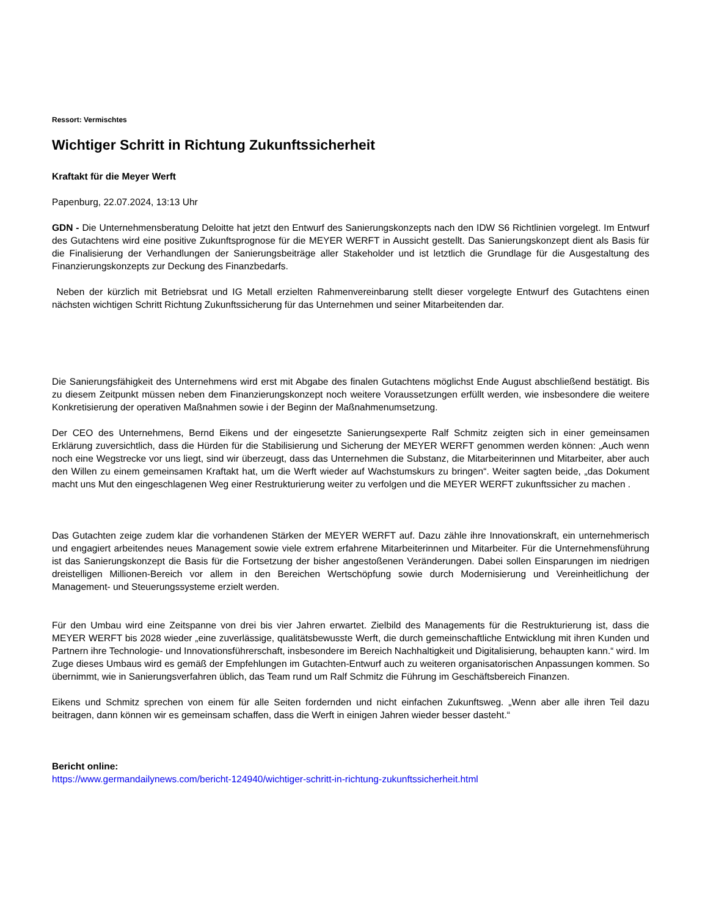Ressort: Vermischtes
Wichtiger Schritt in Richtung Zukunftssicherheit
Kraftakt für die Meyer Werft
Papenburg, 22.07.2024, 13:13 Uhr
GDN - Die Unternehmensberatung Deloitte hat jetzt den Entwurf des Sanierungskonzepts nach den IDW S6 Richtlinien vorgelegt. Im Entwurf des Gutachtens wird eine positive Zukunftsprognose für die MEYER WERFT in Aussicht gestellt. Das Sanierungskonzept dient als Basis für die Finalisierung der Verhandlungen der Sanierungsbeiträge aller Stakeholder und ist letztlich die Grundlage für die Ausgestaltung des Finanzierungskonzepts zur Deckung des Finanzbedarfs.
Neben der kürzlich mit Betriebsrat und IG Metall erzielten Rahmenvereinbarung stellt dieser vorgelegte Entwurf des Gutachtens einen nächsten wichtigen Schritt Richtung Zukunftssicherung für das Unternehmen und seiner Mitarbeitenden dar.
Die Sanierungsfähigkeit des Unternehmens wird erst mit Abgabe des finalen Gutachtens möglichst Ende August abschließend bestätigt. Bis zu diesem Zeitpunkt müssen neben dem Finanzierungskonzept noch weitere Voraussetzungen erfüllt werden, wie insbesondere die weitere Konkretisierung der operativen Maßnahmen sowie i der Beginn der Maßnahmenumsetzung.
Der CEO des Unternehmens, Bernd Eikens und der eingesetzte Sanierungsexperte Ralf Schmitz zeigten sich in einer gemeinsamen Erklärung zuversichtlich, dass die Hürden für die Stabilisierung und Sicherung der MEYER WERFT genommen werden können: „Auch wenn noch eine Wegstrecke vor uns liegt, sind wir überzeugt, dass das Unternehmen die Substanz, die Mitarbeiterinnen und Mitarbeiter, aber auch den Willen zu einem gemeinsamen Kraftakt hat, um die Werft wieder auf Wachstumskurs zu bringen“. Weiter sagten beide, „das Dokument macht uns Mut den eingeschlagenen Weg einer Restrukturierung weiter zu verfolgen und die MEYER WERFT zukunftssicher zu machen .
Das Gutachten zeige zudem klar die vorhandenen Stärken der MEYER WERFT auf. Dazu zähle ihre Innovationskraft, ein unternehmerisch und engagiert arbeitendes neues Management sowie viele extrem erfahrene Mitarbeiterinnen und Mitarbeiter. Für die Unternehmensführung ist das Sanierungskonzept die Basis für die Fortsetzung der bisher angestoßenen Veränderungen. Dabei sollen Einsparungen im niedrigen dreistelligen Millionen-Bereich vor allem in den Bereichen Wertschöpfung sowie durch Modernisierung und Vereinheitlichung der Management- und Steuerungssysteme erzielt werden.
Für den Umbau wird eine Zeitspanne von drei bis vier Jahren erwartet. Zielbild des Managements für die Restrukturierung ist, dass die MEYER WERFT bis 2028 wieder „eine zuverlässige, qualitätsbewusste Werft, die durch gemeinschaftliche Entwicklung mit ihren Kunden und Partnern ihre Technologie- und Innovationsführerschaft, insbesondere im Bereich Nachhaltigkeit und Digitalisierung, behaupten kann.“ wird. Im Zuge dieses Umbaus wird es gemäß der Empfehlungen im Gutachten-Entwurf auch zu weiteren organisatorischen Anpassungen kommen. So übernimmt, wie in Sanierungsverfahren üblich, das Team rund um Ralf Schmitz die Führung im Geschäftsbereich Finanzen.
Eikens und Schmitz sprechen von einem für alle Seiten fordernden und nicht einfachen Zukunftsweg. „Wenn aber alle ihren Teil dazu beitragen, dann können wir es gemeinsam schaffen, dass die Werft in einigen Jahren wieder besser dasteht.“
Bericht online:
https://www.germandailynews.com/bericht-124940/wichtiger-schritt-in-richtung-zukunftssicherheit.html